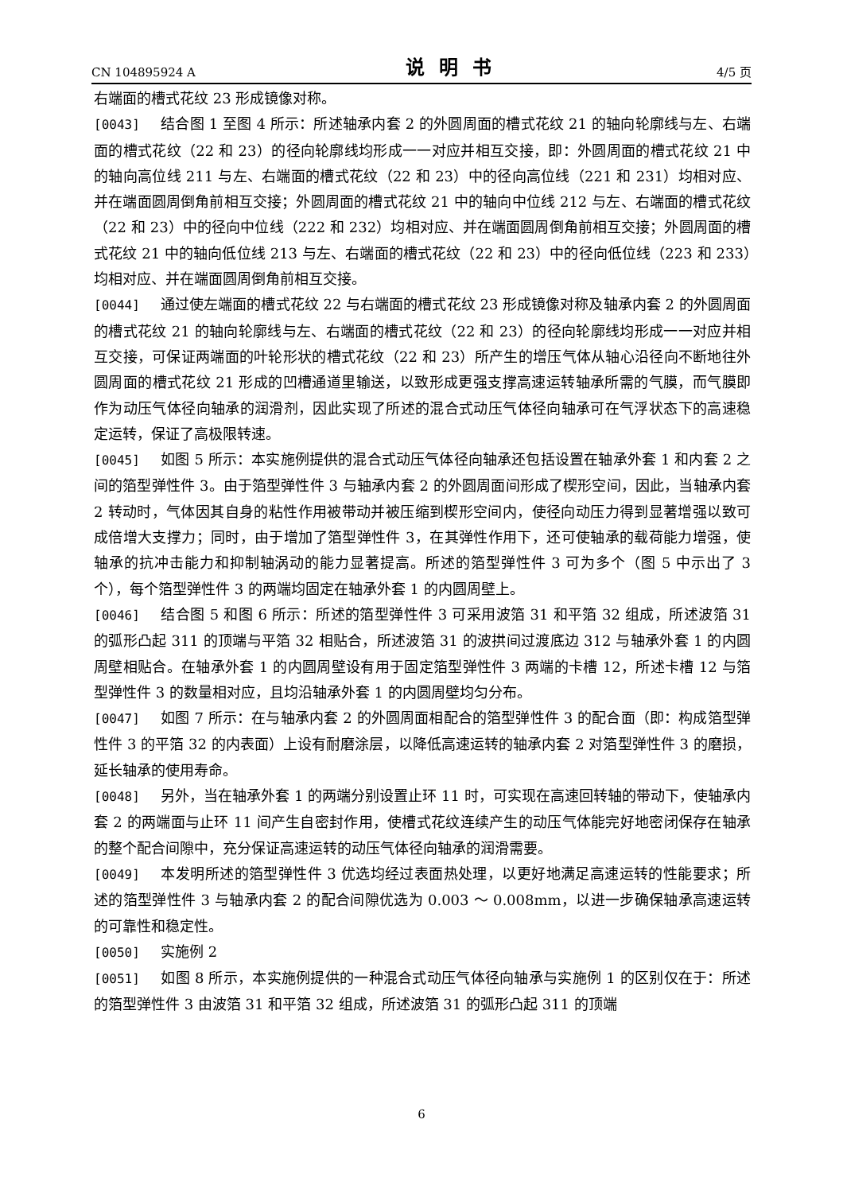CN 104895924 A 说明书 4/5 页
右端面的槽式花纹 23 形成镜像对称。
[0043] 结合图 1 至图 4 所示：所述轴承内套 2 的外圆周面的槽式花纹 21 的轴向轮廓线与左、右端面的槽式花纹（22 和 23）的径向轮廓线均形成一一对应并相互交接，即：外圆周面的槽式花纹 21 中的轴向高位线 211 与左、右端面的槽式花纹（22 和 23）中的径向高位线（221 和 231）均相对应、并在端面圆周倒角前相互交接；外圆周面的槽式花纹 21 中的轴向中位线 212 与左、右端面的槽式花纹（22 和 23）中的径向中位线（222 和 232）均相对应、并在端面圆周倒角前相互交接；外圆周面的槽式花纹 21 中的轴向低位线 213 与左、右端面的槽式花纹（22 和 23）中的径向低位线（223 和 233）均相对应、并在端面圆周倒角前相互交接。
[0044] 通过使左端面的槽式花纹 22 与右端面的槽式花纹 23 形成镜像对称及轴承内套 2 的外圆周面的槽式花纹 21 的轴向轮廓线与左、右端面的槽式花纹（22 和 23）的径向轮廓线均形成一一对应并相互交接，可保证两端面的叶轮形状的槽式花纹（22 和 23）所产生的增压气体从轴心沿径向不断地往外圆周面的槽式花纹 21 形成的凹槽通道里输送，以致形成更强支撑高速运转轴承所需的气膜，而气膜即作为动压气体径向轴承的润滑剂，因此实现了所述的混合式动压气体径向轴承可在气浮状态下的高速稳定运转，保证了高极限转速。
[0045] 如图 5 所示：本实施例提供的混合式动压气体径向轴承还包括设置在轴承外套 1 和内套 2 之间的箔型弹性件 3。由于箔型弹性件 3 与轴承内套 2 的外圆周面间形成了楔形空间，因此，当轴承内套 2 转动时，气体因其自身的粘性作用被带动并被压缩到楔形空间内，使径向动压力得到显著增强以致可成倍增大支撑力；同时，由于增加了箔型弹性件 3，在其弹性作用下，还可使轴承的载荷能力增强，使轴承的抗冲击能力和抑制轴涡动的能力显著提高。所述的箔型弹性件 3 可为多个（图 5 中示出了 3 个），每个箔型弹性件 3 的两端均固定在轴承外套 1 的内圆周壁上。
[0046] 结合图 5 和图 6 所示：所述的箔型弹性件 3 可采用波箔 31 和平箔 32 组成，所述波箔 31 的弧形凸起 311 的顶端与平箔 32 相贴合，所述波箔 31 的波拱间过渡底边 312 与轴承外套 1 的内圆周壁相贴合。在轴承外套 1 的内圆周壁设有用于固定箔型弹性件 3 两端的卡槽 12，所述卡槽 12 与箔型弹性件 3 的数量相对应，且均沿轴承外套 1 的内圆周壁均匀分布。
[0047] 如图 7 所示：在与轴承内套 2 的外圆周面相配合的箔型弹性件 3 的配合面（即：构成箔型弹性件 3 的平箔 32 的内表面）上设有耐磨涂层，以降低高速运转的轴承内套 2 对箔型弹性件 3 的磨损，延长轴承的使用寿命。
[0048] 另外，当在轴承外套 1 的两端分别设置止环 11 时，可实现在高速回转轴的带动下，使轴承内套 2 的两端面与止环 11 间产生自密封作用，使槽式花纹连续产生的动压气体能完好地密闭保存在轴承的整个配合间隙中，充分保证高速运转的动压气体径向轴承的润滑需要。
[0049] 本发明所述的箔型弹性件 3 优选均经过表面热处理，以更好地满足高速运转的性能要求；所述的箔型弹性件 3 与轴承内套 2 的配合间隙优选为 0.003 ～ 0.008mm，以进一步确保轴承高速运转的可靠性和稳定性。
[0050] 实施例 2
[0051] 如图 8 所示，本实施例提供的一种混合式动压气体径向轴承与实施例 1 的区别仅在于：所述的箔型弹性件 3 由波箔 31 和平箔 32 组成，所述波箔 31 的弧形凸起 311 的顶端
6